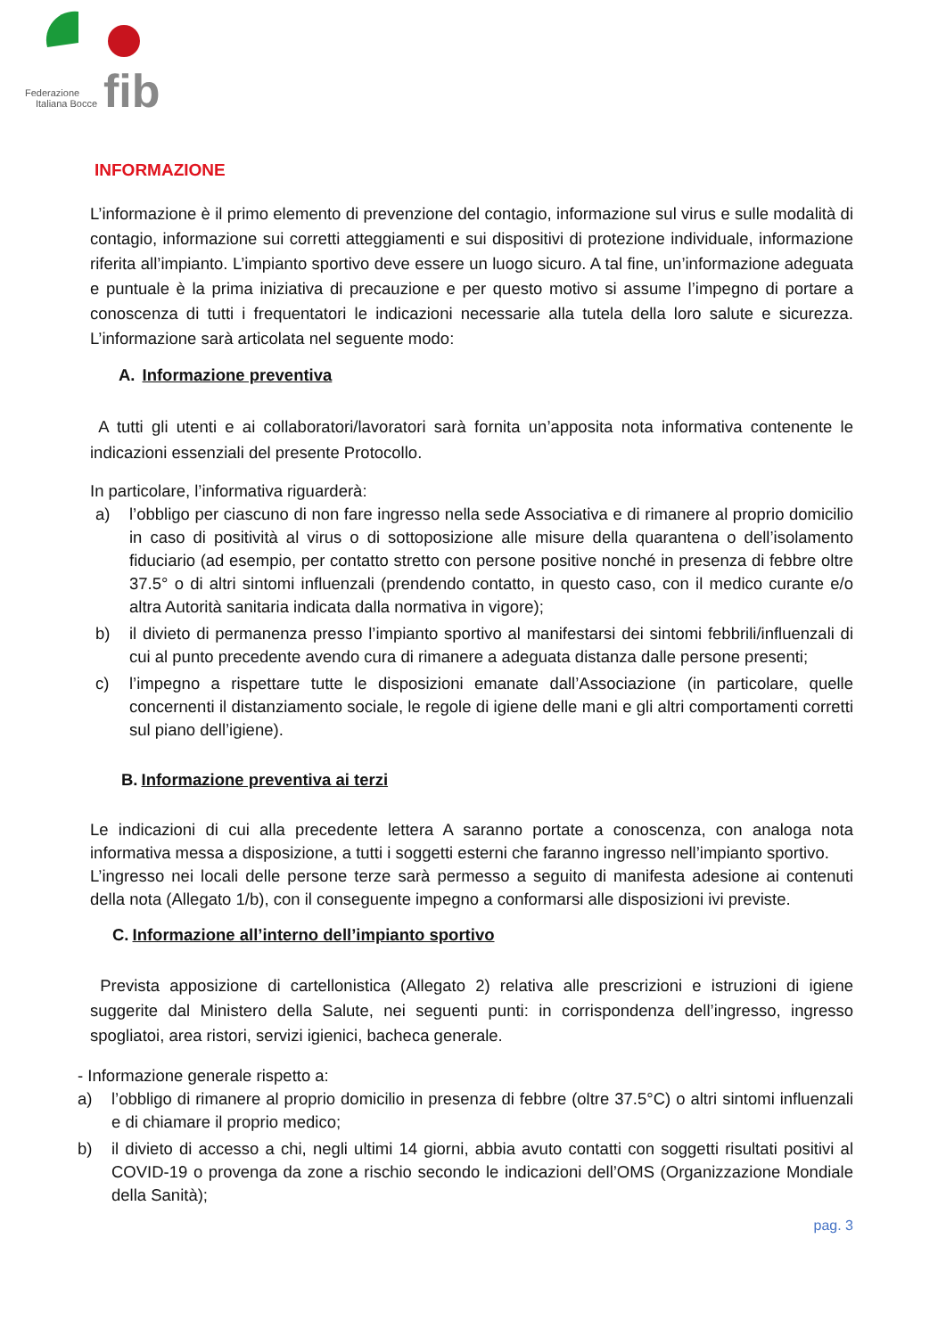Federazione
Italiana Bocce
fib
INFORMAZIONE
L’informazione è il primo elemento di prevenzione del contagio, informazione sul virus e sulle modalità di contagio, informazione sui corretti atteggiamenti e sui dispositivi di protezione individuale, informazione riferita all’impianto. L’impianto sportivo deve essere un luogo sicuro. A tal fine, un’informazione adeguata e puntuale è la prima iniziativa di precauzione e per questo motivo si assume l’impegno di portare a conoscenza di tutti i frequentatori le indicazioni necessarie alla tutela della loro salute e sicurezza. L’informazione sarà articolata nel seguente modo:
A. Informazione preventiva
A tutti gli utenti e ai collaboratori/lavoratori sarà fornita un’apposita nota informativa contenente le indicazioni essenziali del presente Protocollo.
In particolare, l’informativa riguarderà:
a) l’obbligo per ciascuno di non fare ingresso nella sede Associativa e di rimanere al proprio domicilio in caso di positività al virus o di sottoposizione alle misure della quarantena o dell’isolamento fiduciario (ad esempio, per contatto stretto con persone positive nonché in presenza di febbre oltre 37.5° o di altri sintomi influenzali (prendendo contatto, in questo caso, con il medico curante e/o altra Autorità sanitaria indicata dalla normativa in vigore);
b) il divieto di permanenza presso l’impianto sportivo al manifestarsi dei sintomi febbrili/influenzali di cui al punto precedente avendo cura di rimanere a adeguata distanza dalle persone presenti;
c) l’impegno a rispettare tutte le disposizioni emanate dall’Associazione (in particolare, quelle concernenti il distanziamento sociale, le regole di igiene delle mani e gli altri comportamenti corretti sul piano dell’igiene).
B. Informazione preventiva ai terzi
Le indicazioni di cui alla precedente lettera A saranno portate a conoscenza, con analoga nota informativa messa a disposizione, a tutti i soggetti esterni che faranno ingresso nell’impianto sportivo.
L’ingresso nei locali delle persone terze sarà permesso a seguito di manifesta adesione ai contenuti della nota (Allegato 1/b), con il conseguente impegno a conformarsi alle disposizioni ivi previste.
C. Informazione all’interno dell’impianto sportivo
Prevista apposizione di cartellonistica (Allegato 2) relativa alle prescrizioni e istruzioni di igiene suggerite dal Ministero della Salute, nei seguenti punti: in corrispondenza dell’ingresso, ingresso spogliatoi, area ristori, servizi igienici, bacheca generale.
- Informazione generale rispetto a:
a) l’obbligo di rimanere al proprio domicilio in presenza di febbre (oltre 37.5°C) o altri sintomi influenzali e di chiamare il proprio medico;
b) il divieto di accesso a chi, negli ultimi 14 giorni, abbia avuto contatti con soggetti risultati positivi al COVID-19 o provenga da zone a rischio secondo le indicazioni dell’OMS (Organizzazione Mondiale della Sanità);
pag. 3